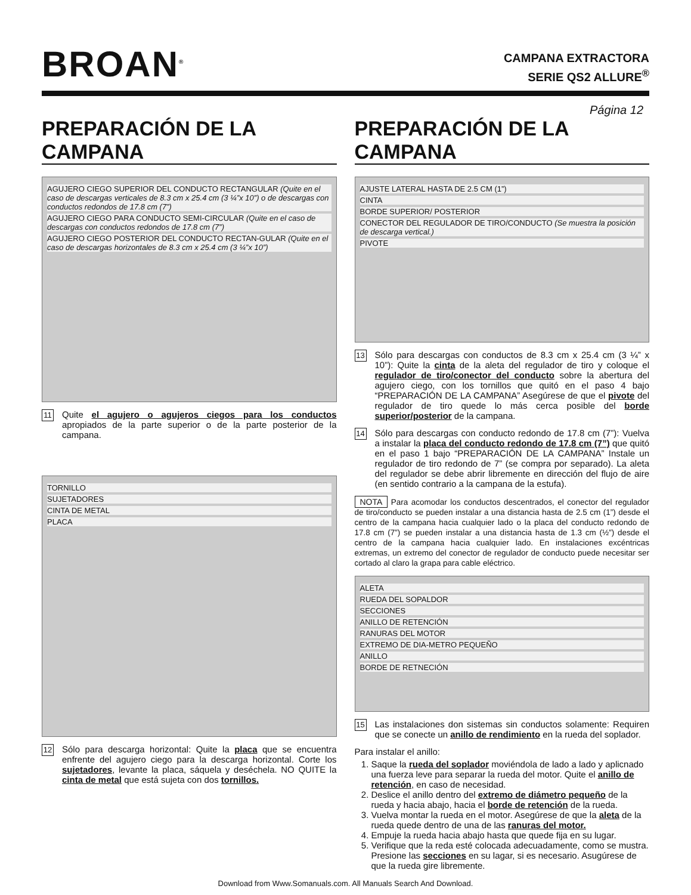BROAN<sup>®</sup>
CAMPANA EXTRACTORA
SERIE QS2 ALLURE<sup>®</sup>
Página 12
PREPARACIÓN DE LA CAMPANA
AGUJERO CIEGO SUPERIOR DEL CONDUCTO RECTANGULAR (Quite en el caso de descargas verticales de 8.3 cm x 25.4 cm (3 ¼”x 10”) o de descargas con conductos redondos de 17.8 cm (7”)
AGUJERO CIEGO PARA CONDUCTO SEMI-CIRCULAR (Quite en el caso de descargas con conductos redondos de 17.8 cm (7”)
AGUJERO CIEGO POSTERIOR DEL CONDUCTO RECTAN-GULAR (Quite en el caso de descargas horizontales de 8.3 cm x 25.4 cm (3 ¼”x 10”)
11
Quite el agujero o agujeros ciegos para los conductos apropiados de la parte superior o de la parte posterior de la campana.
TORNILLO
SUJETADORES
CINTA DE METAL
PLACA
12
Sólo para descarga horizontal: Quite la placa que se encuentra enfrente del agujero ciego para la descarga horizontal. Corte los sujetadores, levante la placa, sáquela y deséchela. NO QUITE la cinta de metal que está sujeta con dos tornillos.
PREPARACIÓN DE LA CAMPANA
AJUSTE LATERAL HASTA DE 2.5 CM (1”)
CINTA
BORDE SUPERIOR/ POSTERIOR
CONECTOR DEL REGULADOR DE TIRO/CONDUCTO (Se muestra la posición de descarga vertical.)
PIVOTE
13
Sólo para descargas con conductos de 8.3 cm x 25.4 cm (3 ¼” x 10”): Quite la cinta de la aleta del regulador de tiro y coloque el regulador de tiro/conector del conducto sobre la abertura del agujero ciego, con los tornillos que quitó en el paso 4 bajo “PREPARACIÓN DE LA CAMPANA” Asegúrese de que el pivote del regulador de tiro quede lo más cerca posible del borde superior/posterior de la campana.
14
Sólo para descargas con conducto redondo de 17.8 cm (7”): Vuelva a instalar la placa del conducto redondo de 17.8 cm (7”) que quitó en el paso 1 bajo “PREPARACIÓN DE LA CAMPANA” Instale un regulador de tiro redondo de 7” (se compra por separado). La aleta del regulador se debe abrir libremente en dirección del flujo de aire (en sentido contrario a la campana de la estufa).
NOTA Para acomodar los conductos descentrados, el conector del regulador de tiro/conducto se pueden instalar a una distancia hasta de 2.5 cm (1”) desde el centro de la campana hacia cualquier lado o la placa del conducto redondo de 17.8 cm (7”) se pueden instalar a una distancia hasta de 1.3 cm (½”) desde el centro de la campana hacia cualquier lado. En instalaciones excéntricas extremas, un extremo del conector de regulador de conducto puede necesitar ser cortado al claro la grapa para cable eléctrico.
ALETA
RUEDA DEL SOPALDOR
SECCIONES
ANILLO DE RETENCIÓN
RANURAS DEL MOTOR
EXTREMO DE DIA-METRO PEQUEÑO
ANILLO
BORDE DE RETNECIÓN
15
Las instalaciones don sistemas sin conductos solamente: Requiren que se conecte un anillo de rendimiento en la rueda del soplador.
Para instalar el anillo:
1. Saque la rueda del soplador moviéndola de lado a lado y aplicnado una fuerza leve para separar la rueda del motor. Quite el anillo de retención, en caso de necesidad.
2. Deslice el anillo dentro del extremo de diámetro pequeño de la rueda y hacia abajo, hacia el borde de retención de la rueda.
3. Vuelva montar la rueda en el motor. Asegúrese de que la aleta de la rueda quede dentro de una de las ranuras del motor.
4. Empuje la rueda hacia abajo hasta que quede fija en su lugar.
5. Verifique que la reda esté colocada adecuadamente, como se mustra. Presione las secciones en su lagar, si es necesario. Asugúrese de que la rueda gire libremente.
Download from Www.Somanuals.com. All Manuals Search And Download.